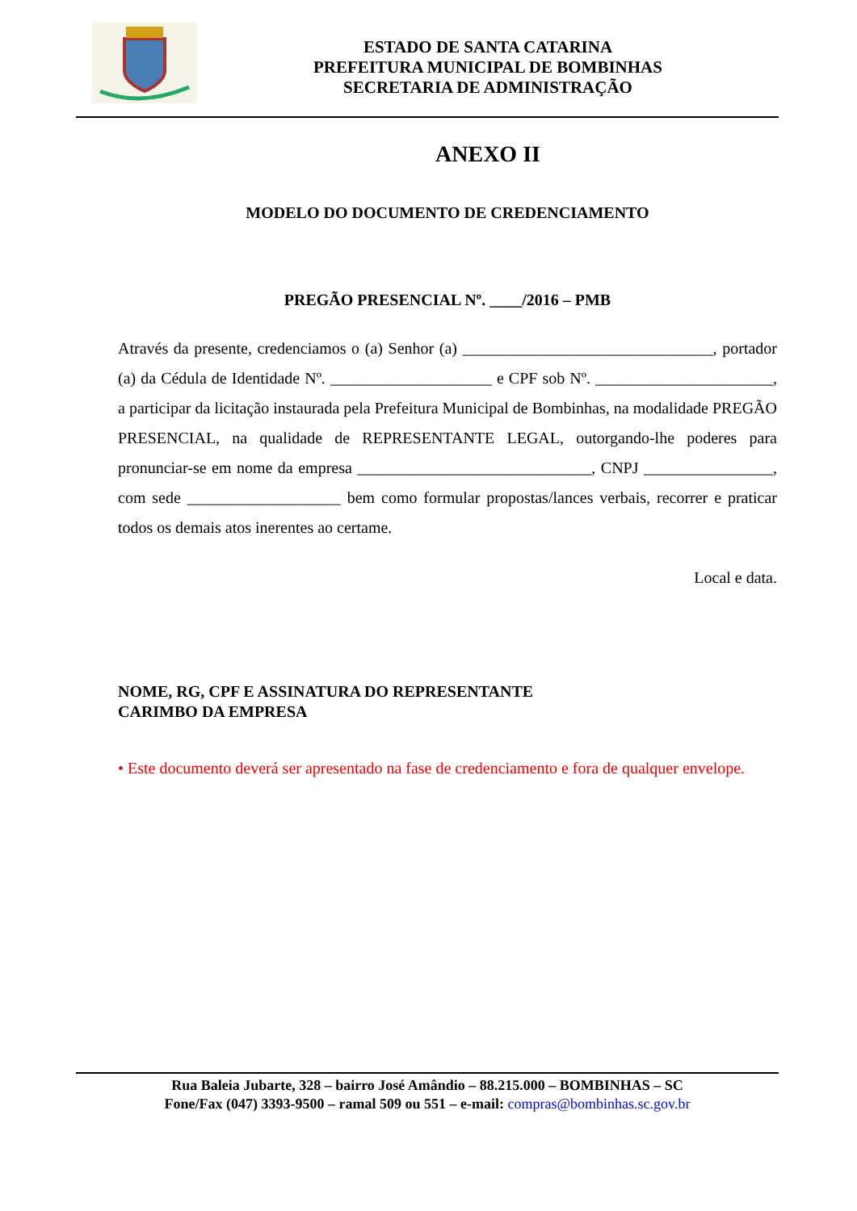ESTADO DE SANTA CATARINA
PREFEITURA MUNICIPAL DE BOMBINHAS
SECRETARIA DE ADMINISTRAÇÃO
ANEXO II
MODELO DO DOCUMENTO DE CREDENCIAMENTO
PREGÃO PRESENCIAL Nº. ____/2016 – PMB
Através da presente, credenciamos o (a) Senhor (a) _______________________________, portador (a) da Cédula de Identidade Nº. ____________________ e CPF sob Nº. ______________________, a participar da licitação instaurada pela Prefeitura Municipal de Bombinhas, na modalidade PREGÃO PRESENCIAL, na qualidade de REPRESENTANTE LEGAL, outorgando-lhe poderes para pronunciar-se em nome da empresa _____________________________, CNPJ ________________, com sede ___________________ bem como formular propostas/lances verbais, recorrer e praticar todos os demais atos inerentes ao certame.
Local e data.
NOME, RG, CPF E ASSINATURA DO REPRESENTANTE
CARIMBO DA EMPRESA
• Este documento deverá ser apresentado na fase de credenciamento e fora de qualquer envelope.
Rua Baleia Jubarte, 328 – bairro José Amândio – 88.215.000 – BOMBINHAS – SC
Fone/Fax (047) 3393-9500 – ramal 509 ou 551 – e-mail: compras@bombinhas.sc.gov.br